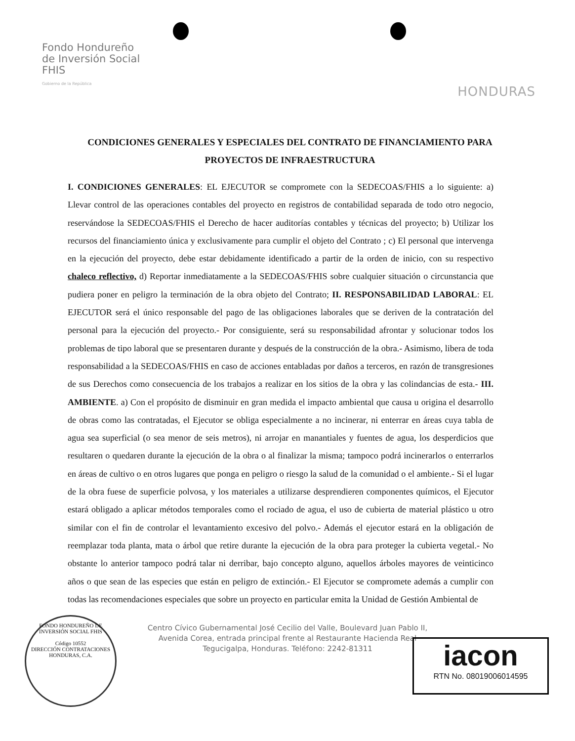Fondo Hondureño
de Inversión Social
FHIS
Gobierno de la República
HONDURAS
CONDICIONES GENERALES Y ESPECIALES DEL CONTRATO DE FINANCIAMIENTO PARA PROYECTOS DE INFRAESTRUCTURA
I. CONDICIONES GENERALES: EL EJECUTOR se compromete con la SEDECOAS/FHIS a lo siguiente: a) Llevar control de las operaciones contables del proyecto en registros de contabilidad separada de todo otro negocio, reservándose la SEDECOAS/FHIS el Derecho de hacer auditorías contables y técnicas del proyecto; b) Utilizar los recursos del financiamiento única y exclusivamente para cumplir el objeto del Contrato ; c) El personal que intervenga en la ejecución del proyecto, debe estar debidamente identificado a partir de la orden de inicio, con su respectivo chaleco reflectivo, d) Reportar inmediatamente a la SEDECOAS/FHIS sobre cualquier situación o circunstancia que pudiera poner en peligro la terminación de la obra objeto del Contrato; II. RESPONSABILIDAD LABORAL: EL EJECUTOR será el único responsable del pago de las obligaciones laborales que se deriven de la contratación del personal para la ejecución del proyecto.- Por consiguiente, será su responsabilidad afrontar y solucionar todos los problemas de tipo laboral que se presentaren durante y después de la construcción de la obra.- Asimismo, libera de toda responsabilidad a la SEDECOAS/FHIS en caso de acciones entabladas por daños a terceros, en razón de transgresiones de sus Derechos como consecuencia de los trabajos a realizar en los sitios de la obra y las colindancias de esta.- III. AMBIENTE. a) Con el propósito de disminuir en gran medida el impacto ambiental que causa u origina el desarrollo de obras como las contratadas, el Ejecutor se obliga especialmente a no incinerar, ni enterrar en áreas cuya tabla de agua sea superficial (o sea menor de seis metros), ni arrojar en manantiales y fuentes de agua, los desperdicios que resultaren o quedaren durante la ejecución de la obra o al finalizar la misma; tampoco podrá incinerarlos o enterrarlos en áreas de cultivo o en otros lugares que ponga en peligro o riesgo la salud de la comunidad o el ambiente.- Si el lugar de la obra fuese de superficie polvosa, y los materiales a utilizarse desprendieren componentes químicos, el Ejecutor estará obligado a aplicar métodos temporales como el rociado de agua, el uso de cubierta de material plástico u otro similar con el fin de controlar el levantamiento excesivo del polvo.- Además el ejecutor estará en la obligación de reemplazar toda planta, mata o árbol que retire durante la ejecución de la obra para proteger la cubierta vegetal.- No obstante lo anterior tampoco podrá talar ni derribar, bajo concepto alguno, aquellos árboles mayores de veinticinco años o que sean de las especies que están en peligro de extinción.- El Ejecutor se compromete además a cumplir con todas las recomendaciones especiales que sobre un proyecto en particular emita la Unidad de Gestión Ambiental de
Centro Cívico Gubernamental José Cecilio del Valle, Boulevard Juan Pablo II,
Avenida Corea, entrada principal frente al Restaurante Hacienda Real
Tegucigalpa, Honduras. Teléfono: 2242-81311
FONDO HONDUREÑO DE INVERSIÓN SOCIAL FHIS
Código 10552
DIRECCIÓN CONTRATACIONES
HONDURAS, C.A.
iacon
RTN No. 08019006014595